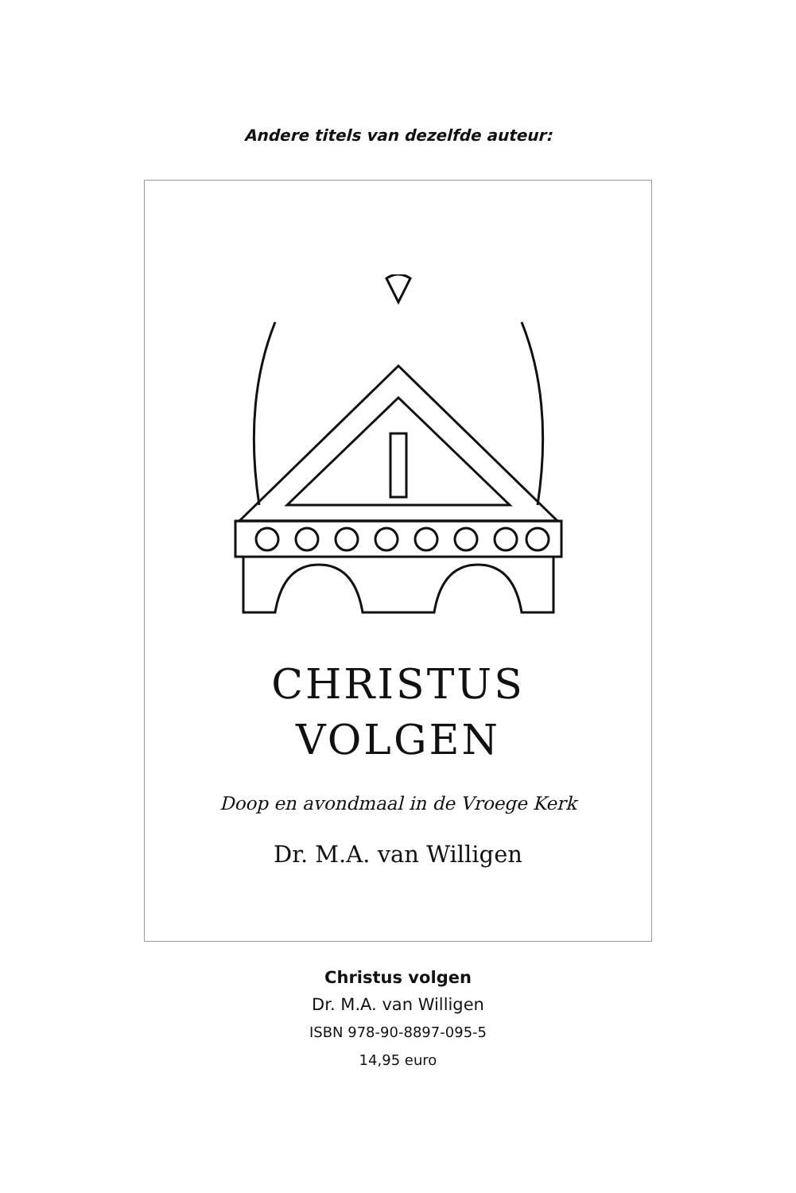Andere titels van dezelfde auteur:
CHRISTUS
VOLGEN
Doop en avondmaal in de Vroege Kerk
Dr. M.A. van Willigen
Christus volgen
Dr. M.A. van Willigen
ISBN 978-90-8897-095-5
14,95 euro